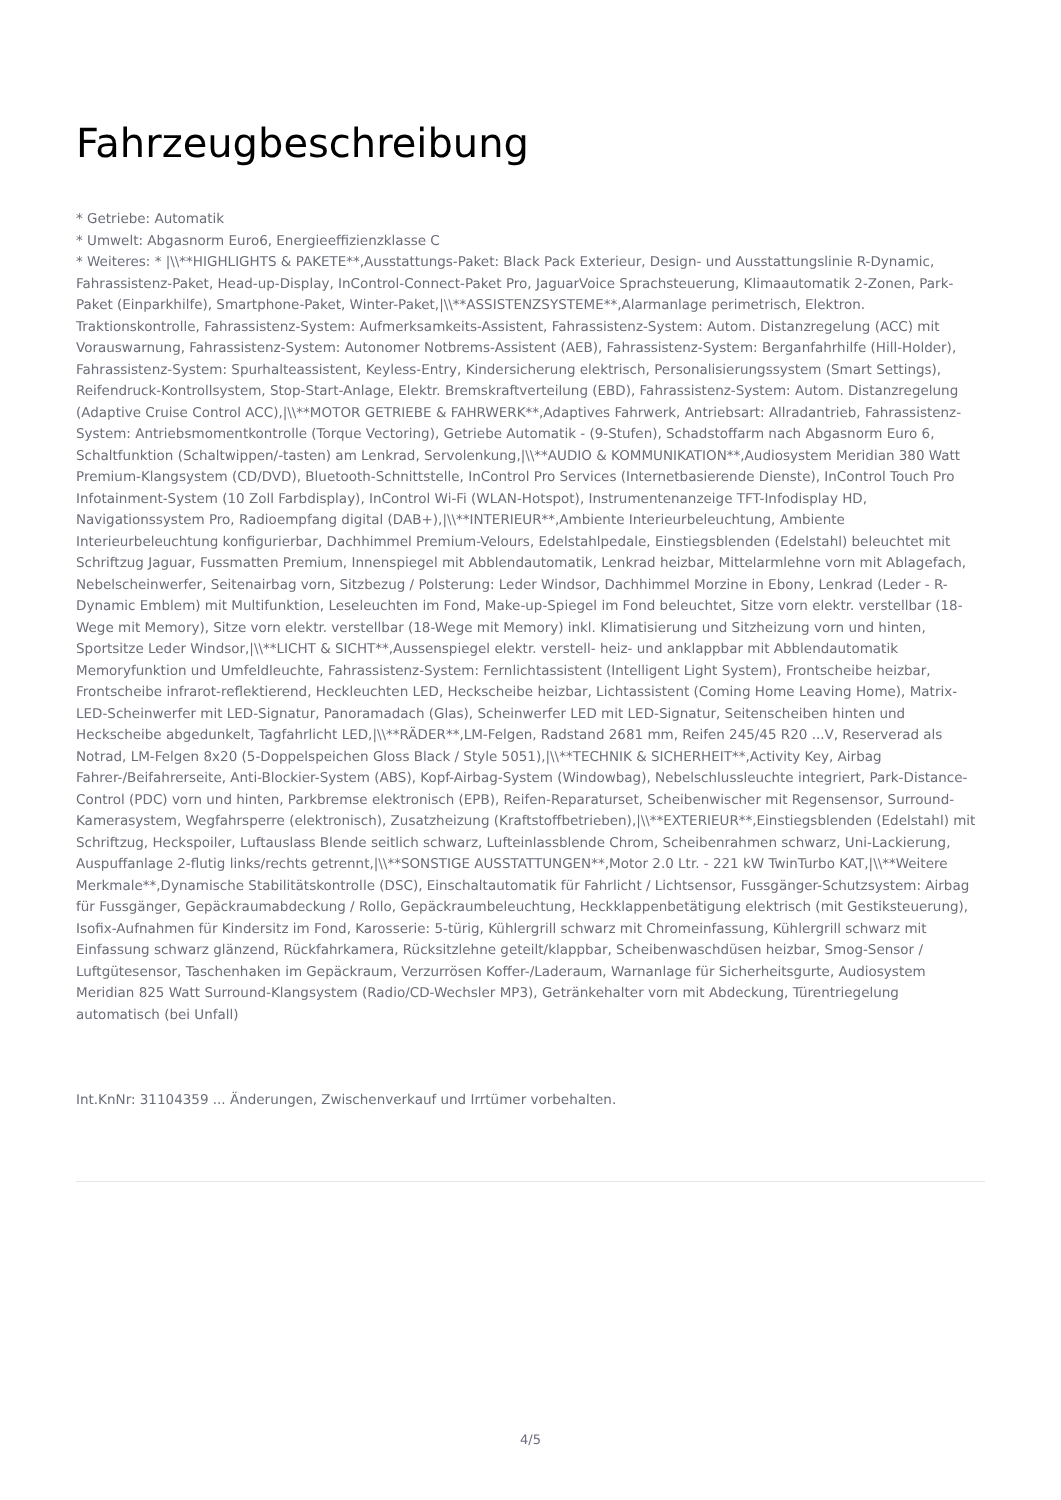Fahrzeugbeschreibung
* Getriebe: Automatik
* Umwelt: Abgasnorm Euro6, Energieeffizienzklasse C
* Weiteres: * |\\**HIGHLIGHTS & PAKETE**,Ausstattungs-Paket: Black Pack Exterieur, Design- und Ausstattungslinie R-Dynamic, Fahrassistenz-Paket, Head-up-Display, InControl-Connect-Paket Pro, JaguarVoice Sprachsteuerung, Klimaautomatik 2-Zonen, Park-Paket (Einparkhilfe), Smartphone-Paket, Winter-Paket,|\\**ASSISTENZSYSTEME**,Alarmanlage perimetrisch, Elektron. Traktionskontrolle, Fahrassistenz-System: Aufmerksamkeits-Assistent, Fahrassistenz-System: Autom. Distanzregelung (ACC) mit Vorauswarnung, Fahrassistenz-System: Autonomer Notbrems-Assistent (AEB), Fahrassistenz-System: Berganfahrhilfe (Hill-Holder), Fahrassistenz-System: Spurhalteassistent, Keyless-Entry, Kindersicherung elektrisch, Personalisierungssystem (Smart Settings), Reifendruck-Kontrollsystem, Stop-Start-Anlage, Elektr. Bremskraftverteilung (EBD), Fahrassistenz-System: Autom. Distanzregelung (Adaptive Cruise Control ACC),|\\**MOTOR GETRIEBE & FAHRWERK**,Adaptives Fahrwerk, Antriebsart: Allradantrieb, Fahrassistenz-System: Antriebsmomentkontrolle (Torque Vectoring), Getriebe Automatik - (9-Stufen), Schadstoffarm nach Abgasnorm Euro 6, Schaltfunktion (Schaltwippen/-tasten) am Lenkrad, Servolenkung,|\\**AUDIO & KOMMUNIKATION**,Audiosystem Meridian 380 Watt Premium-Klangsystem (CD/DVD), Bluetooth-Schnittstelle, InControl Pro Services (Internetbasierende Dienste), InControl Touch Pro Infotainment-System (10 Zoll Farbdisplay), InControl Wi-Fi (WLAN-Hotspot), Instrumentenanzeige TFT-Infodisplay HD, Navigationssystem Pro, Radioempfang digital (DAB+),|\\**INTERIEUR**,Ambiente Interieurbeleuchtung, Ambiente Interieurbeleuchtung konfigurierbar, Dachhimmel Premium-Velours, Edelstahlpedale, Einstiegsblenden (Edelstahl) beleuchtet mit Schriftzug Jaguar, Fussmatten Premium, Innenspiegel mit Abblendautomatik, Lenkrad heizbar, Mittelarmlehne vorn mit Ablagefach, Nebelscheinwerfer, Seitenairbag vorn, Sitzbezug / Polsterung: Leder Windsor, Dachhimmel Morzine in Ebony, Lenkrad (Leder - R-Dynamic Emblem) mit Multifunktion, Leseleuchten im Fond, Make-up-Spiegel im Fond beleuchtet, Sitze vorn elektr. verstellbar (18-Wege mit Memory), Sitze vorn elektr. verstellbar (18-Wege mit Memory) inkl. Klimatisierung und Sitzheizung vorn und hinten, Sportsitze Leder Windsor,|\\**LICHT & SICHT**,Aussenspiegel elektr. verstell- heiz- und anklappbar mit Abblendautomatik Memoryfunktion und Umfeldleuchte, Fahrassistenz-System: Fernlichtassistent (Intelligent Light System), Frontscheibe heizbar, Frontscheibe infrarot-reflektierend, Heckleuchten LED, Heckscheibe heizbar, Lichtassistent (Coming Home Leaving Home), Matrix-LED-Scheinwerfer mit LED-Signatur, Panoramadach (Glas), Scheinwerfer LED mit LED-Signatur, Seitenscheiben hinten und Heckscheibe abgedunkelt, Tagfahrlicht LED,|\\**RÄDER**,LM-Felgen, Radstand 2681 mm, Reifen 245/45 R20 ...V, Reserverad als Notrad, LM-Felgen 8x20 (5-Doppelspeichen Gloss Black / Style 5051),|\\**TECHNIK & SICHERHEIT**,Activity Key, Airbag Fahrer-/Beifahrerseite, Anti-Blockier-System (ABS), Kopf-Airbag-System (Windowbag), Nebelschlussleuchte integriert, Park-Distance-Control (PDC) vorn und hinten, Parkbremse elektronisch (EPB), Reifen-Reparaturset, Scheibenwischer mit Regensensor, Surround-Kamerasystem, Wegfahrsperre (elektronisch), Zusatzheizung (Kraftstoffbetrieben),|\\**EXTERIEUR**,Einstiegsblenden (Edelstahl) mit Schriftzug, Heckspoiler, Luftauslass Blende seitlich schwarz, Lufteinlassblende Chrom, Scheibenrahmen schwarz, Uni-Lackierung, Auspuffanlage 2-flutig links/rechts getrennt,|\\**SONSTIGE AUSSTATTUNGEN**,Motor 2.0 Ltr. - 221 kW TwinTurbo KAT,|\\**Weitere Merkmale**,Dynamische Stabilitätskontrolle (DSC), Einschaltautomatik für Fahrlicht / Lichtsensor, Fussgänger-Schutzsystem: Airbag für Fussgänger, Gepäckraumabdeckung / Rollo, Gepäckraumbeleuchtung, Heckklappenbetätigung elektrisch (mit Gestiksteuerung), Isofix-Aufnahmen für Kindersitz im Fond, Karosserie: 5-türig, Kühlergrill schwarz mit Chromeinfassung, Kühlergrill schwarz mit Einfassung schwarz glänzend, Rückfahrkamera, Rücksitzlehne geteilt/klappbar, Scheibenwaschdüsen heizbar, Smog-Sensor / Luftgütesensor, Taschenhaken im Gepäckraum, Verzurrösen Koffer-/Laderaum, Warnanlage für Sicherheitsgurte, Audiosystem Meridian 825 Watt Surround-Klangsystem (Radio/CD-Wechsler MP3), Getränkehalter vorn mit Abdeckung, Türentriegelung automatisch (bei Unfall)
Int.KnNr: 31104359 ... Änderungen, Zwischenverkauf und Irrtümer vorbehalten.
4/5